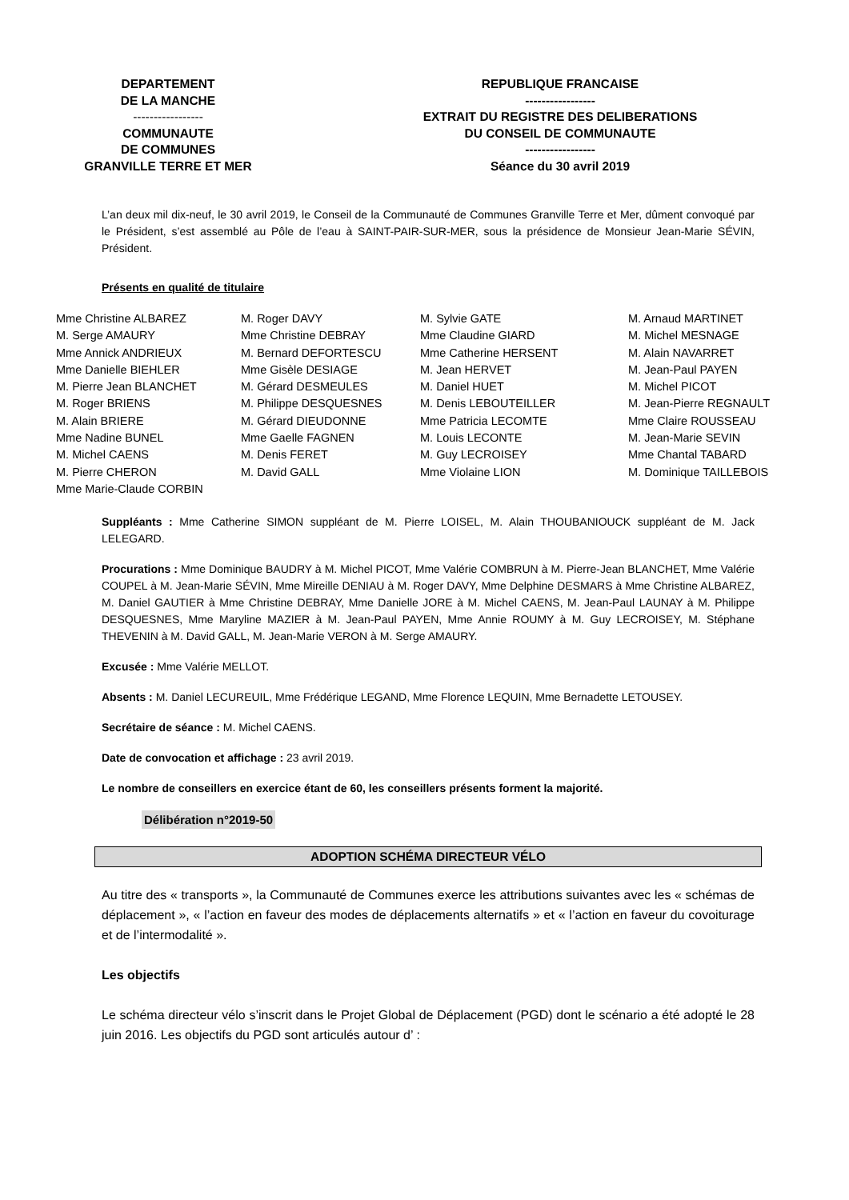DEPARTEMENT
DE LA MANCHE
-----------------
COMMUNAUTE
DE COMMUNES
GRANVILLE TERRE ET MER
REPUBLIQUE FRANCAISE
-----------------
EXTRAIT DU REGISTRE DES DELIBERATIONS
DU CONSEIL DE COMMUNAUTE
-----------------
Séance du 30 avril 2019
L’an deux mil dix-neuf, le 30 avril 2019, le Conseil de la Communauté de Communes Granville Terre et Mer, dûment convoqué par le Président, s’est assemblé au Pôle de l’eau à SAINT-PAIR-SUR-MER, sous la présidence de Monsieur Jean-Marie SÉVIN, Président.
Présents en qualité de titulaire
Mme Christine ALBAREZ
M. Serge AMAURY
Mme Annick ANDRIEUX
Mme Danielle BIEHLER
M. Pierre Jean BLANCHET
M. Roger BRIENS
M. Alain BRIERE
Mme Nadine BUNEL
M. Michel CAENS
M. Pierre CHERON
Mme Marie-Claude CORBIN
M. Roger DAVY
Mme Christine DEBRAY
M. Bernard DEFORTESCU
Mme Gisèle DESIAGE
M. Gérard DESMEULES
M. Philippe DESQUESNES
M. Gérard DIEUDONNE
Mme Gaelle FAGNEN
M. Denis FERET
M. David GALL
M. Sylvie GATE
Mme Claudine GIARD
Mme Catherine HERSENT
M. Jean HERVET
M. Daniel HUET
M. Denis LEBOUTEILLER
Mme Patricia LECOMTE
M. Louis LECONTE
M. Guy LECROISEY
Mme Violaine LION
M. Arnaud MARTINET
M. Michel MESNAGE
M. Alain NAVARRET
M. Jean-Paul PAYEN
M. Michel PICOT
M. Jean-Pierre REGNAULT
Mme Claire ROUSSEAU
M. Jean-Marie SEVIN
Mme Chantal TABARD
M. Dominique TAILLEBOIS
Suppléants : Mme Catherine SIMON suppléant de M. Pierre LOISEL, M. Alain THOUBANIOUCK suppléant de M. Jack LELEGARD.
Procurations : Mme Dominique BAUDRY à M. Michel PICOT, Mme Valérie COMBRUN à M. Pierre-Jean BLANCHET, Mme Valérie COUPEL à M. Jean-Marie SÉVIN, Mme Mireille DENIAU à M. Roger DAVY, Mme Delphine DESMARS à Mme Christine ALBAREZ, M. Daniel GAUTIER à Mme Christine DEBRAY, Mme Danielle JORE à M. Michel CAENS, M. Jean-Paul LAUNAY à M. Philippe DESQUESNES, Mme Maryline MAZIER à M. Jean-Paul PAYEN, Mme Annie ROUMY à M. Guy LECROISEY, M. Stéphane THEVENIN à M. David GALL, M. Jean-Marie VERON à M. Serge AMAURY.
Excusée : Mme Valérie MELLOT.
Absents : M. Daniel LECUREUIL, Mme Frédérique LEGAND, Mme Florence LEQUIN, Mme Bernadette LETOUSEY.
Secrétaire de séance : M. Michel CAENS.
Date de convocation et affichage : 23 avril 2019.
Le nombre de conseillers en exercice étant de 60, les conseillers présents forment la majorité.
Délibération n°2019-50
ADOPTION SCHÉMA DIRECTEUR VÉLO
Au titre des « transports », la Communauté de Communes exerce les attributions suivantes avec les « schémas de déplacement », « l’action en faveur des modes de déplacements alternatifs » et « l’action en faveur du covoiturage et de l’intermodalité ».
Les objectifs
Le schéma directeur vélo s’inscrit dans le Projet Global de Déplacement (PGD) dont le scénario a été adopté le 28 juin 2016. Les objectifs du PGD sont articulés autour d’ :